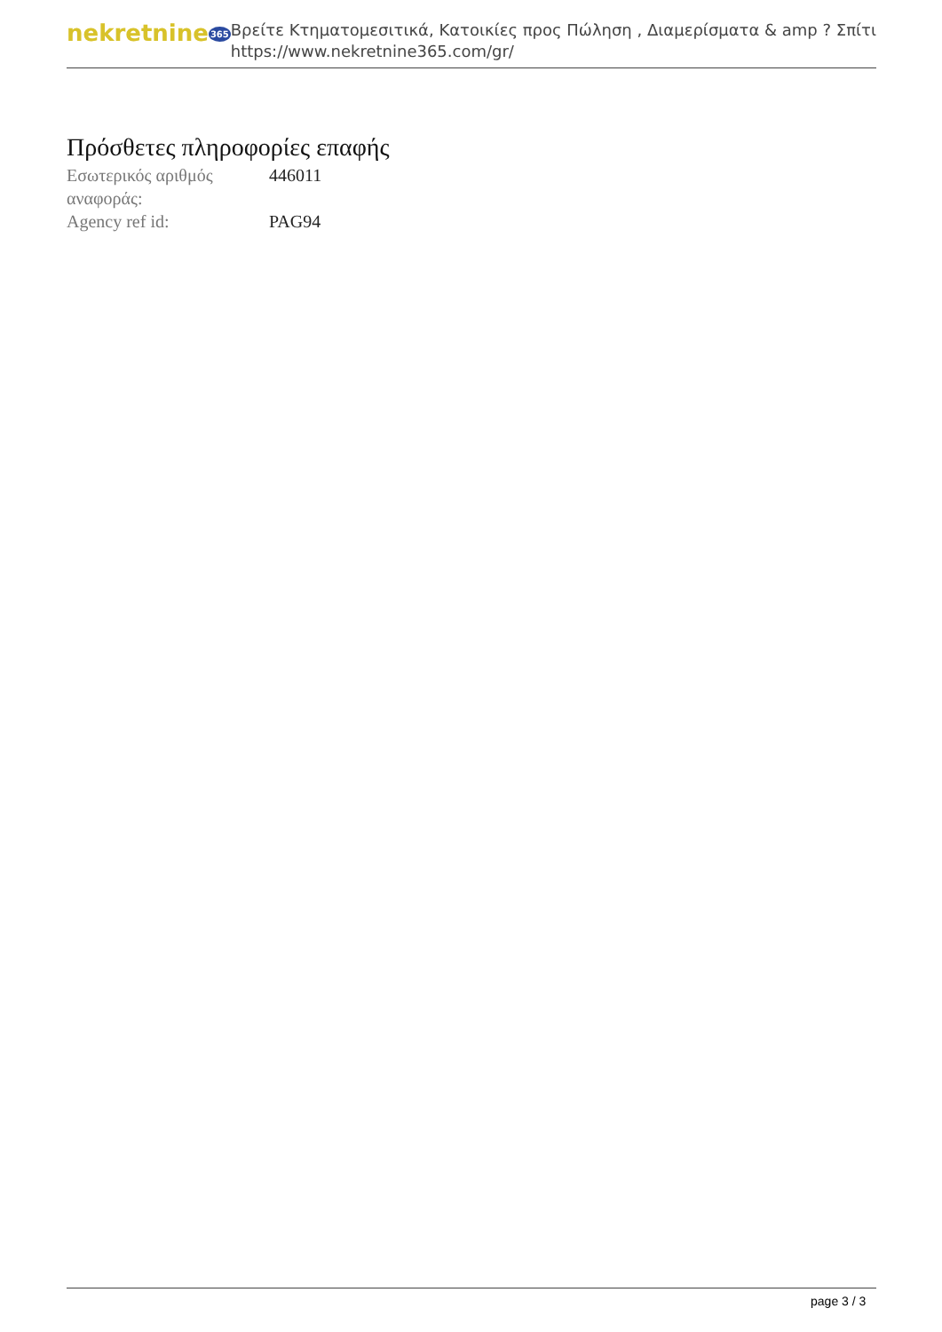nekretnine365
Βρείτε Κτηματομεσιτικά, Κατοικίες προς Πώληση , Διαμερίσματα & amp ? Σπίτι
https://www.nekretnine365.com/gr/
Πρόσθετες πληροφορίες επαφής
| Εσωτερικός αριθμός αναφοράς: | 446011 |
| Agency ref id: | PAG94 |
page 3 / 3